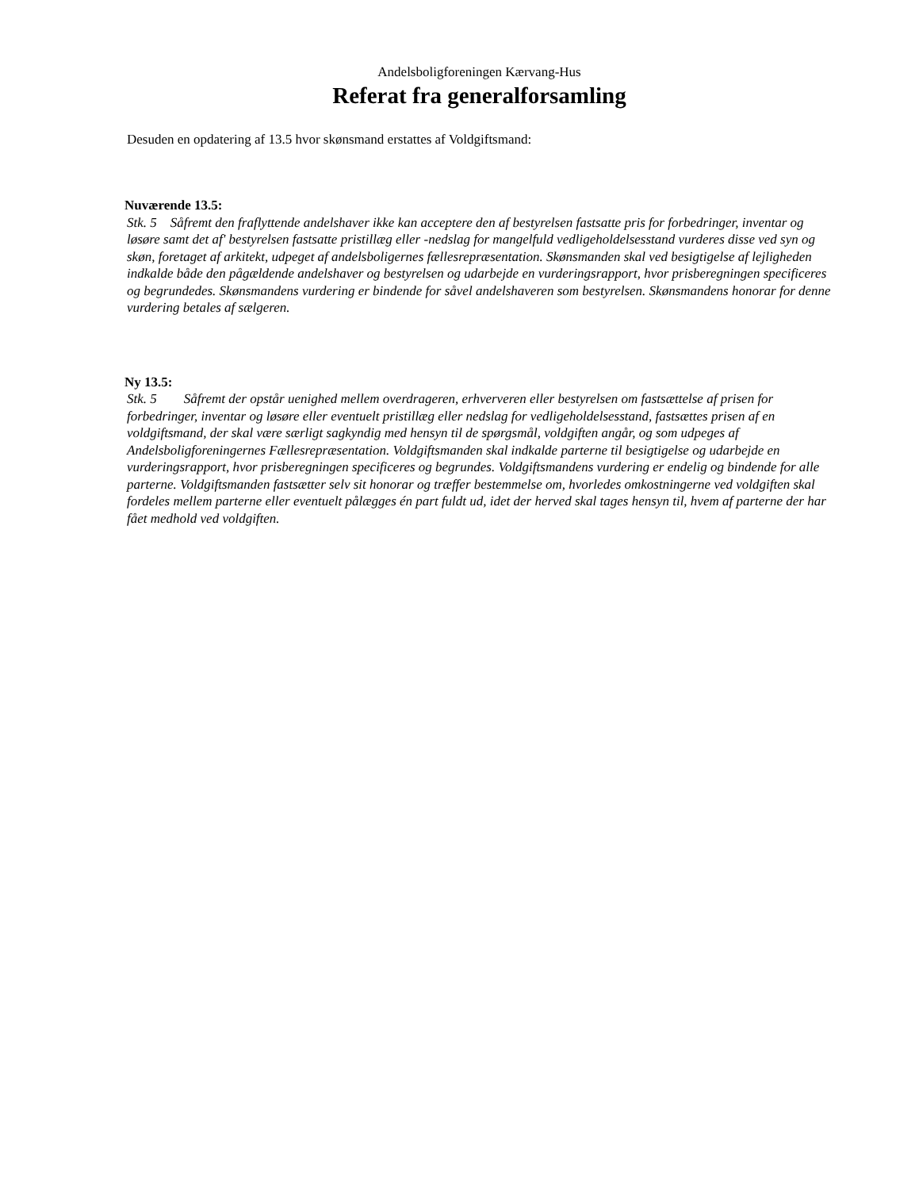Andelsboligforeningen Kærvang-Hus
Referat fra generalforsamling
Desuden en opdatering af 13.5 hvor skønsmand erstattes af Voldgiftsmand:
Nuværende 13.5:
Stk. 5 Såfremt den fraflyttende andelshaver ikke kan acceptere den af bestyrelsen fastsatte pris for forbedringer, inventar og løsøre samt det af' bestyrelsen fastsatte pristillæg eller -nedslag for mangelfuld vedligeholdelsesstand vurderes disse ved syn og skøn, foretaget af arkitekt, udpeget af andelsboligernes fællesrepræsentation. Skønsmanden skal ved besigtigelse af lejligheden indkalde både den pågældende andelshaver og bestyrelsen og udarbejde en vurderingsrapport, hvor prisberegningen specificeres og begrundedes. Skønsmandens vurdering er bindende for såvel andelshaveren som bestyrelsen. Skønsmandens honorar for denne vurdering betales af sælgeren.
Ny 13.5:
Stk. 5 Såfremt der opstår uenighed mellem overdrageren, erhververen eller bestyrelsen om fastsættelse af prisen for forbedringer, inventar og løsøre eller eventuelt pristillæg eller nedslag for vedligeholdelsesstand, fastsættes prisen af en voldgiftsmand, der skal være særligt sagkyndig med hensyn til de spørgsmål, voldgiften angår, og som udpeges af Andelsboligforeningernes Fællesrepræsentation. Voldgiftsmanden skal indkalde parterne til besigtigelse og udarbejde en vurderingsrapport, hvor prisberegningen specificeres og begrundes. Voldgiftsmandens vurdering er endelig og bindende for alle parterne. Voldgiftsmanden fastsætter selv sit honorar og træffer bestemmelse om, hvorledes omkostningerne ved voldgiften skal fordeles mellem parterne eller eventuelt pålægges én part fuldt ud, idet der herved skal tages hensyn til, hvem af parterne der har fået medhold ved voldgiften.